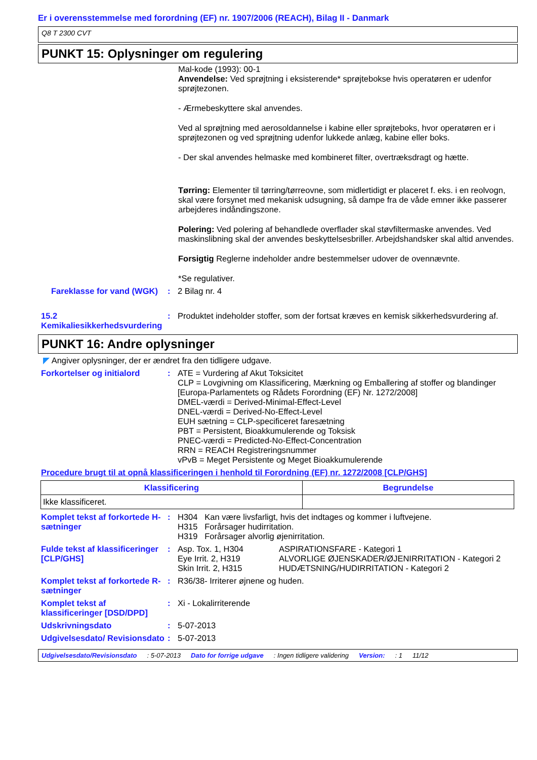Er i overensstemmelse med forordning (EF) nr. 1907/2006 (REACH), Bilag II - Danmark
Q8 T 2300 CVT
PUNKT 15: Oplysninger om regulering
Mal-kode (1993): 00-1
Anvendelse: Ved sprøjtning i eksisterende* sprøjtebokse hvis operatøren er udenfor sprøjtezonen.
- Ærmebeskyttere skal anvendes.
Ved al sprøjtning med aerosoldannelse i kabine eller sprøjteboks, hvor operatøren er i sprøjtezonen og ved sprøjtning udenfor lukkede anlæg, kabine eller boks.
- Der skal anvendes helmaske med kombineret filter, overtræksdragt og hætte.
Tørring: Elementer til tørring/tørreovne, som midlertidigt er placeret f. eks. i en reolvogn, skal være forsynet med mekanisk udsugning, så dampe fra de våde emner ikke passerer arbejderes indåndingszone.
Polering: Ved polering af behandlede overflader skal støvfiltermaske anvendes. Ved maskinslibning skal der anvendes beskyttelsesbriller. Arbejdshandsker skal altid anvendes.
Forsigtig Reglerne indeholder andre bestemmelser udover de ovennævnte.
*Se regulativer.
Fareklasse for vand (WGK)
: 2 Bilag nr. 4
15.2 Kemikaliesikkerhedsvurdering
: Produktet indeholder stoffer, som der fortsat kræves en kemisk sikkerhedsvurdering af.
PUNKT 16: Andre oplysninger
◤ Angiver oplysninger, der er ændret fra den tidligere udgave.
Forkortelser og initialord
: ATE = Vurdering af Akut Toksicitet
CLP = Lovgivning om Klassificering, Mærkning og Emballering af stoffer og blandinger [Europa-Parlamentets og Rådets Forordning (EF) Nr. 1272/2008]
DMEL-værdi = Derived-Minimal-Effect-Level
DNEL-værdi = Derived-No-Effect-Level
EUH sætning = CLP-specificeret faresætning
PBT = Persistent, Bioakkumulerende og Toksisk
PNEC-værdi = Predicted-No-Effect-Concentration
RRN = REACH Registreringsnummer
vPvB = Meget Persistente og Meget Bioakkumulerende
Procedure brugt til at opnå klassificeringen i henhold til Forordning (EF) nr. 1272/2008 [CLP/GHS]
| Klassificering | Begrundelse |
| --- | --- |
| Ikke klassificeret. | |
Komplet tekst af forkortede H-sætninger
: H304 Kan være livsfarligt, hvis det indtages og kommer i luftvejene.
H315 Forårsager hudirritation.
H319 Forårsager alvorlig øjenirritation.
Fulde tekst af klassificeringer [CLP/GHS]
:
| Asp. Tox. 1, H304 | ASPIRATIONSFARE - Kategori 1 |
| Eye Irrit. 2, H319 | ALVORLIGE ØJENSKADER/ØJENIRRITATION - Kategori 2 |
| Skin Irrit. 2, H315 | HUDÆTSNING/HUDIRRITATION - Kategori 2 |
Komplet tekst af forkortede R-sætninger
: R36/38- Irriterer øjnene og huden.
Komplet tekst af klassificeringer [DSD/DPD]
: Xi - Lokalirriterende
Udskrivningsdato : 5-07-2013
Udgivelsesdato/ Revisionsdato
: 5-07-2013
Udgivelsesdato/Revisionsdato: 5-07-2013 Dato for forrige udgave: Ingen tidligere validering Version:: 1 11/12